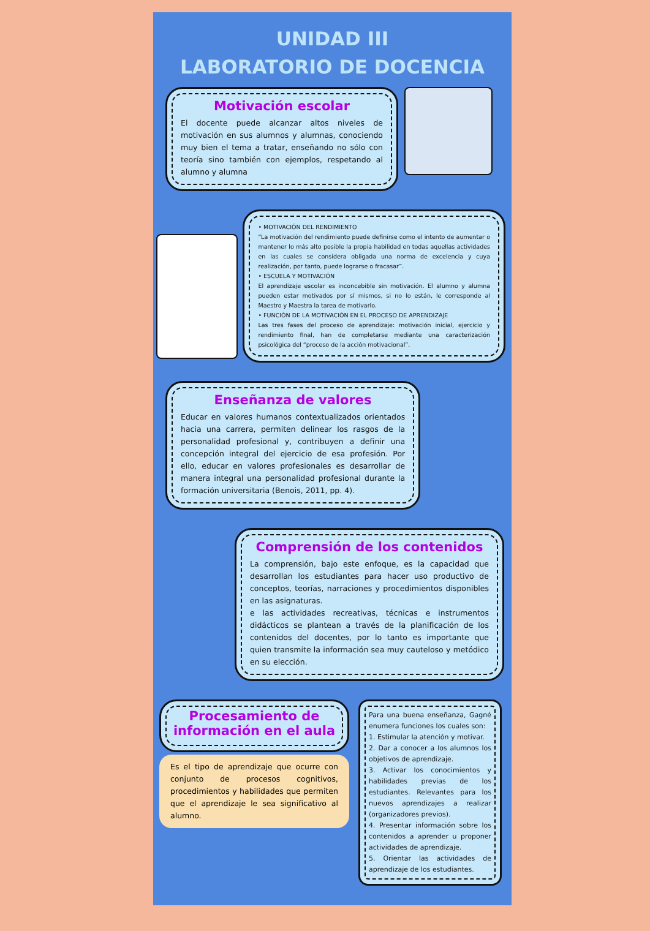UNIDAD III
LABORATORIO DE DOCENCIA
Motivación escolar
El docente puede alcanzar altos niveles de motivación en sus alumnos y alumnas, conociendo muy bien el tema a tratar, enseñando no sólo con teoría sino también con ejemplos, respetando al alumno y alumna
• MOTIVACIÓN DEL RENDIMIENTO
“La motivación del rendimiento puede definirse como el intento de aumentar o mantener lo más alto posible la propia habilidad en todas aquellas actividades en las cuales se considera obligada una norma de excelencia y cuya realización, por tanto, puede lograrse o fracasar”.
• ESCUELA Y MOTIVACIÓN
El aprendizaje escolar es inconcebible sin motivación. El alumno y alumna pueden estar motivados por sí mismos, si no lo están, le corresponde al Maestro y Maestra la tarea de motivarlo.
• FUNCIÓN DE LA MOTIVACIÓN EN EL PROCESO DE APRENDIZAJE
Las tres fases del proceso de aprendizaje: motivación inicial, ejercicio y rendimiento final, han de completarse mediante una caracterización psicológica del “proceso de la acción motivacional”.
Enseñanza de valores
Educar en valores humanos contextualizados orientados hacia una carrera, permiten delinear los rasgos de la personalidad profesional y, contribuyen a definir una concepción integral del ejercicio de esa profesión. Por ello, educar en valores profesionales es desarrollar de manera integral una personalidad profesional durante la formación universitaria (Benois, 2011, pp. 4).
Comprensión de los contenidos
La comprensión, bajo este enfoque, es la capacidad que desarrollan los estudiantes para hacer uso productivo de conceptos, teorías, narraciones y procedimientos disponibles en las asignaturas.
e las actividades recreativas, técnicas e instrumentos didácticos se plantean a través de la planificación de los contenidos del docentes, por lo tanto es importante que quien transmite la información sea muy cauteloso y metódico en su elección.
Procesamiento de información en el aula
Es el tipo de aprendizaje que ocurre con conjunto de procesos cognitivos, procedimientos y habilidades que permiten que el aprendizaje le sea significativo al alumno.
Para una buena enseñanza, Gagné enumera funciones los cuales son:
1. Estimular la atención y motivar.
2. Dar a conocer a los alumnos los objetivos de aprendizaje.
3. Activar los conocimientos y habilidades previas de los estudiantes. Relevantes para los nuevos aprendizajes a realizar (organizadores previos).
4. Presentar información sobre los contenidos a aprender u proponer actividades de aprendizaje.
5. Orientar las actividades de aprendizaje de los estudiantes.